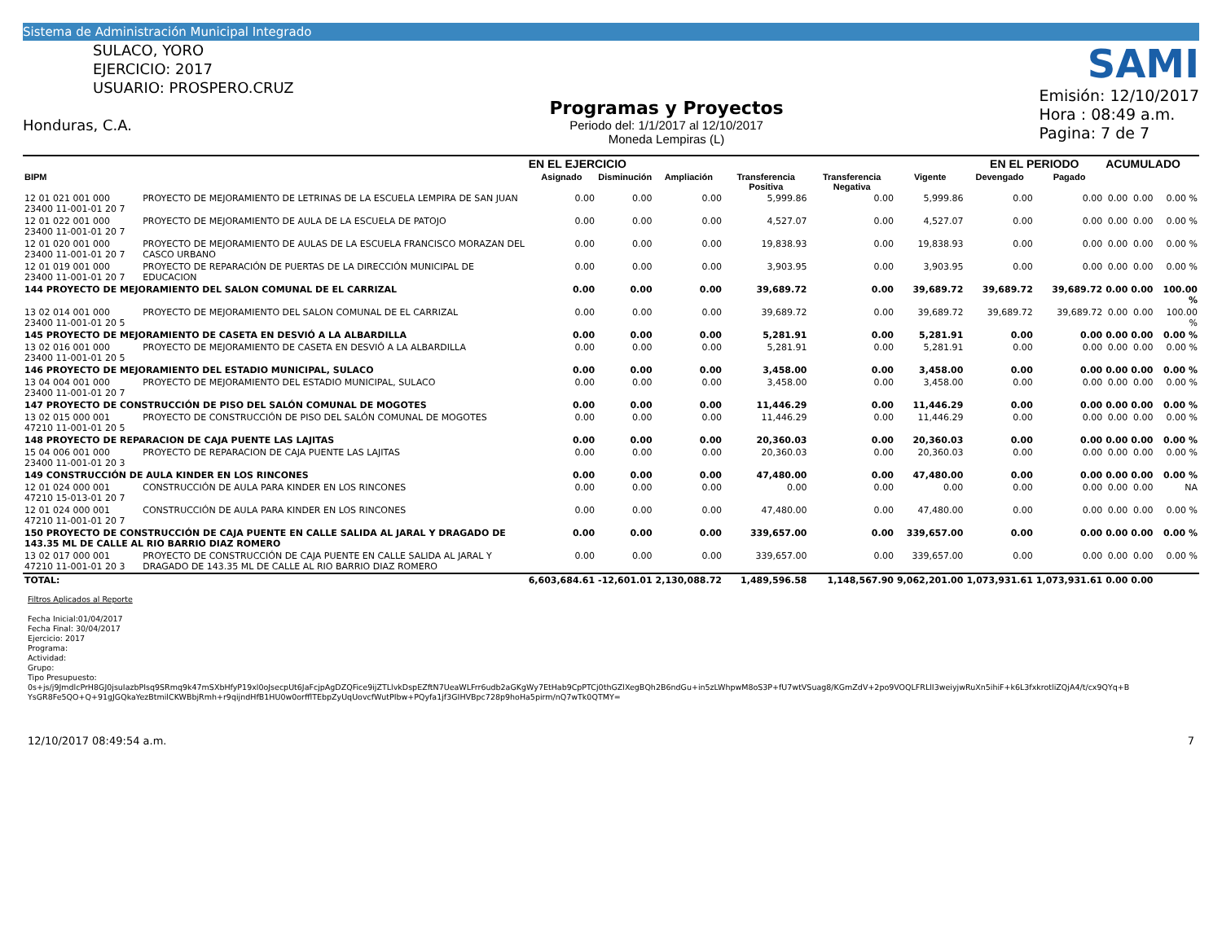Sistema de Administración Municipal Integrado
SULACO, YORO
EJERCICIO: 2017
USUARIO: PROSPERO.CRUZ
Honduras, C.A.
Programas y Proyectos
Periodo del: 1/1/2017 al 12/10/2017
Moneda Lempiras (L)
SAMI
Emisión: 12/10/2017
Hora : 08:49 a.m.
Pagina: 7 de 7
| | | EN EL EJERCICIO | | | | | | EN EL PERIODO | | ACUMULADO | | |
| --- | --- | --- | --- | --- | --- | --- | --- | --- | --- | --- | --- | --- |
| BIPM | | Asignado | Disminución | Ampliación | Transferencia Positiva | Transferencia Negativa | Vigente | Devengado | Pagado | | | |
| 12 01 021 001 000 23400 11-001-01 20 7 | PROYECTO DE MEJORAMIENTO DE LETRINAS DE LA ESCUELA LEMPIRA DE SAN JUAN | 0.00 | 0.00 | 0.00 | 5,999.86 | 0.00 | 5,999.86 | 0.00 | 0.00 | 0.00 | 0.00 | 0.00 % |
| 12 01 022 001 000 23400 11-001-01 20 7 | PROYECTO DE MEJORAMIENTO DE AULA DE LA ESCUELA DE PATOJO | 0.00 | 0.00 | 0.00 | 4,527.07 | 0.00 | 4,527.07 | 0.00 | 0.00 | 0.00 | 0.00 | 0.00 % |
| 12 01 020 001 000 23400 11-001-01 20 7 | PROYECTO DE MEJORAMIENTO DE AULAS DE LA ESCUELA FRANCISCO MORAZAN DEL CASCO URBANO | 0.00 | 0.00 | 0.00 | 19,838.93 | 0.00 | 19,838.93 | 0.00 | 0.00 | 0.00 | 0.00 | 0.00 % |
| 12 01 019 001 000 23400 11-001-01 20 7 | PROYECTO DE REPARACIÓN DE PUERTAS DE LA DIRECCIÓN MUNICIPAL DE EDUCACION | 0.00 | 0.00 | 0.00 | 3,903.95 | 0.00 | 3,903.95 | 0.00 | 0.00 | 0.00 | 0.00 | 0.00 % |
| 144 PROYECTO DE MEJORAMIENTO DEL SALON COMUNAL DE EL CARRIZAL | | 0.00 | 0.00 | 0.00 | 39,689.72 | 0.00 | 39,689.72 | 39,689.72 | 39,689.72 | 0.00 | 0.00 | 100.00 % |
| 13 02 014 001 000 23400 11-001-01 20 5 | PROYECTO DE MEJORAMIENTO DEL SALON COMUNAL DE EL CARRIZAL | 0.00 | 0.00 | 0.00 | 39,689.72 | 0.00 | 39,689.72 | 39,689.72 | 39,689.72 | 0.00 | 0.00 | 100.00 % |
| 145 PROYECTO DE MEJORAMIENTO DE CASETA EN DESVIÓ A LA ALBARDILLA | | 0.00 | 0.00 | 0.00 | 5,281.91 | 0.00 | 5,281.91 | 0.00 | 0.00 | 0.00 | 0.00 | 0.00 % |
| 13 02 016 001 000 23400 11-001-01 20 5 | PROYECTO DE MEJORAMIENTO DE CASETA EN DESVIÓ A LA ALBARDILLA | 0.00 | 0.00 | 0.00 | 5,281.91 | 0.00 | 5,281.91 | 0.00 | 0.00 | 0.00 | 0.00 | 0.00 % |
| 146 PROYECTO DE MEJORAMIENTO DEL ESTADIO MUNICIPAL, SULACO | | 0.00 | 0.00 | 0.00 | 3,458.00 | 0.00 | 3,458.00 | 0.00 | 0.00 | 0.00 | 0.00 | 0.00 % |
| 13 04 004 001 000 23400 11-001-01 20 7 | PROYECTO DE MEJORAMIENTO DEL ESTADIO MUNICIPAL, SULACO | 0.00 | 0.00 | 0.00 | 3,458.00 | 0.00 | 3,458.00 | 0.00 | 0.00 | 0.00 | 0.00 | 0.00 % |
| 147 PROYECTO DE CONSTRUCCIÓN DE PISO DEL SALÓN COMUNAL DE MOGOTES | | 0.00 | 0.00 | 0.00 | 11,446.29 | 0.00 | 11,446.29 | 0.00 | 0.00 | 0.00 | 0.00 | 0.00 % |
| 13 02 015 000 001 47210 11-001-01 20 5 | PROYECTO DE CONSTRUCCIÓN DE PISO DEL SALÓN COMUNAL DE MOGOTES | 0.00 | 0.00 | 0.00 | 11,446.29 | 0.00 | 11,446.29 | 0.00 | 0.00 | 0.00 | 0.00 | 0.00 % |
| 148 PROYECTO DE REPARACION DE CAJA PUENTE LAS LAJITAS | | 0.00 | 0.00 | 0.00 | 20,360.03 | 0.00 | 20,360.03 | 0.00 | 0.00 | 0.00 | 0.00 | 0.00 % |
| 15 04 006 001 000 23400 11-001-01 20 3 | PROYECTO DE REPARACION DE CAJA PUENTE LAS LAJITAS | 0.00 | 0.00 | 0.00 | 20,360.03 | 0.00 | 20,360.03 | 0.00 | 0.00 | 0.00 | 0.00 | 0.00 % |
| 149 CONSTRUCCIÓN DE AULA KINDER EN LOS RINCONES | | 0.00 | 0.00 | 0.00 | 47,480.00 | 0.00 | 47,480.00 | 0.00 | 0.00 | 0.00 | 0.00 | 0.00 % |
| 12 01 024 000 001 47210 15-013-01 20 7 | CONSTRUCCIÓN DE AULA PARA KINDER EN LOS RINCONES | 0.00 | 0.00 | 0.00 | 0.00 | 0.00 | 0.00 | 0.00 | 0.00 | 0.00 | 0.00 | NA |
| 12 01 024 000 001 47210 11-001-01 20 7 | CONSTRUCCIÓN DE AULA PARA KINDER EN LOS RINCONES | 0.00 | 0.00 | 0.00 | 47,480.00 | 0.00 | 47,480.00 | 0.00 | 0.00 | 0.00 | 0.00 | 0.00 % |
| 150 PROYECTO DE CONSTRUCCIÓN DE CAJA PUENTE EN CALLE SALIDA AL JARAL Y DRAGADO DE 143.35 ML DE CALLE AL RIO BARRIO DIAZ ROMERO | | 0.00 | 0.00 | 0.00 | 339,657.00 | 0.00 | 339,657.00 | 0.00 | 0.00 | 0.00 | 0.00 | 0.00 % |
| 13 02 017 000 001 47210 11-001-01 20 3 | PROYECTO DE CONSTRUCCIÓN DE CAJA PUENTE EN CALLE SALIDA AL JARAL Y DRAGADO DE 143.35 ML DE CALLE AL RIO BARRIO DIAZ ROMERO | 0.00 | 0.00 | 0.00 | 339,657.00 | 0.00 | 339,657.00 | 0.00 | 0.00 | 0.00 | 0.00 | 0.00 % |
| TOTAL: | | 6,603,684.61 | -12,601.01 | 2,130,088.72 | 1,489,596.58 | 1,148,567.90 | 9,062,201.00 | 1,073,931.61 | 1,073,931.61 | 0.00 | 0.00 | |
Filtros Aplicados al Reporte
Fecha Inicial:01/04/2017
Fecha Final: 30/04/2017
Ejercicio: 2017
Programa:
Actividad:
Grupo:
Tipo Presupuesto:
0s+js/j9JmdlcPrH8GJ0jsuIazbPIsq9SRmq9k47mSXbHfyP19xl0oJsecpUt6JaFcjpAgDZQFice9ijZTLlvkDspEZftN7UeaWLFrr6udb2aGKgWy7EtHab9CpPTCj0thGZlXegBQh2B6ndGu+in5zLWhpwM8oS3P+fU7wtVSuag8/KGmZdV+2po9VOQLFRLlI3weiyjwRuXn5ihiF+k6L3fxkrotliZQjA4/t/cx9QYq+B
YsGR8Fe5QO+Q+91gJGQkaYezBtmilCKWBbjRmh+r9qijndHfB1HU0w0orfflTEbpZyUqUovcfWutPIbw+PQyfa1jf3GIHVBpc728p9hoHa5pirm/nQ7wTk0QTMY=
12/10/2017 08:49:54 a.m. 7